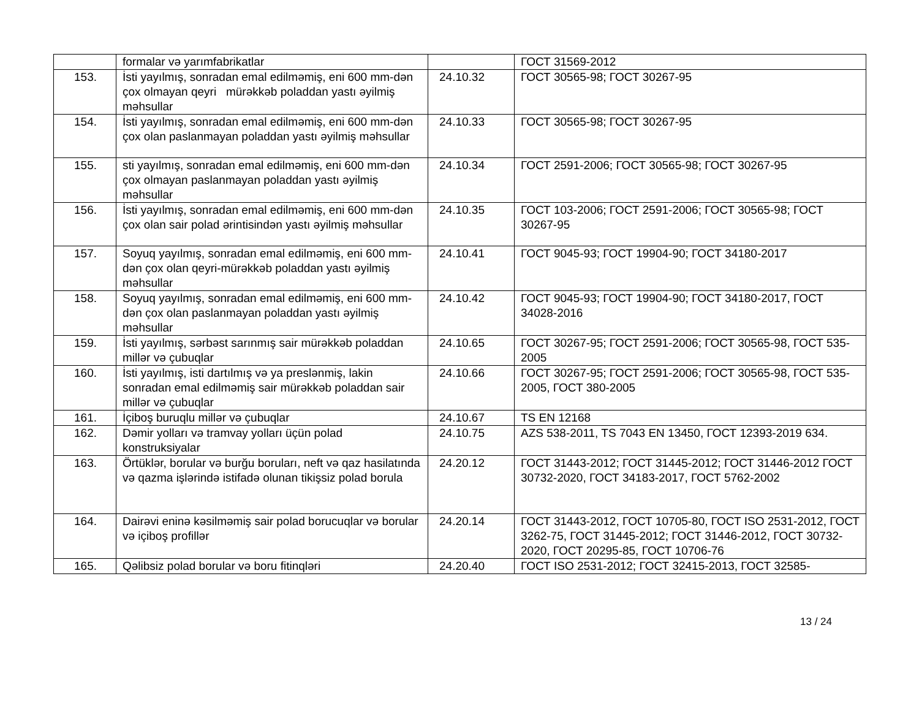| | formalar və yarımfabrikatlar | | ГОСТ 31569-2012 |
| 153. | İsti yayılmış, sonradan emal edilməmiş, eni 600 mm-dən çox olmayan qeyri mürəkkəb poladdan yastı əyilmiş məhsullar | 24.10.32 | ГОСТ 30565-98; ГОСТ 30267-95 |
| 154. | İsti yayılmış, sonradan emal edilməmiş, eni 600 mm-dən çox olan paslanmayan poladdan yastı əyilmiş məhsullar | 24.10.33 | ГОСТ 30565-98; ГОСТ 30267-95 |
| 155. | sti yayılmış, sonradan emal edilməmiş, eni 600 mm-dən çox olmayan paslanmayan poladdan yastı əyilmiş məhsullar | 24.10.34 | ГОСТ 2591-2006; ГОСТ 30565-98; ГОСТ 30267-95 |
| 156. | İsti yayılmış, sonradan emal edilməmiş, eni 600 mm-dən çox olan sair polad ərintisindən yastı əyilmiş məhsullar | 24.10.35 | ГОСТ 103-2006; ГОСТ 2591-2006; ГОСТ 30565-98; ГОСТ 30267-95 |
| 157. | Soyuq yayılmış, sonradan emal edilməmiş, eni 600 mm-dən çox olan qeyri-mürəkkəb poladdan yastı əyilmiş məhsullar | 24.10.41 | ГОСТ 9045-93; ГОСТ 19904-90; ГОСТ 34180-2017 |
| 158. | Soyuq yayılmış, sonradan emal edilməmiş, eni 600 mm-dən çox olan paslanmayan poladdan yastı əyilmiş məhsullar | 24.10.42 | ГОСТ 9045-93; ГОСТ 19904-90; ГОСТ 34180-2017, ГОСТ 34028-2016 |
| 159. | İsti yayılmış, sərbəst sarınmış sair mürəkkəb poladdan millər və çubuqlar | 24.10.65 | ГОСТ 30267-95; ГОСТ 2591-2006; ГОСТ 30565-98, ГОСТ 535-2005 |
| 160. | İsti yayılmış, isti dartılmış və ya preslənmiş, lakin sonradan emal edilməmiş sair mürəkkəb poladdan sair millər və çubuqlar | 24.10.66 | ГОСТ 30267-95; ГОСТ 2591-2006; ГОСТ 30565-98, ГОСТ 535-2005, ГОСТ 380-2005 |
| 161. | İçiboş buruqlu millər və çubuqlar | 24.10.67 | TS EN 12168 |
| 162. | Dəmir yolları və tramvay yolları üçün polad konstruksiyalar | 24.10.75 | AZS 538-2011, TS 7043 EN 13450, ГОСТ 12393-2019 634. |
| 163. | Örtüklər, borular və burğu boruları, neft və qaz hasilatında və qazma işlərində istifadə olunan tikişsiz polad borula | 24.20.12 | ГОСТ 31443-2012; ГОСТ 31445-2012; ГОСТ 31446-2012 ГОСТ 30732-2020, ГОСТ 34183-2017, ГОСТ 5762-2002 |
| 164. | Dairəvi eninə kəsilməmiş sair polad borucuqlar və borular və içiboş profillər | 24.20.14 | ГОСТ 31443-2012, ГОСТ 10705-80, ГОСТ ISO 2531-2012, ГОСТ 3262-75, ГОСТ 31445-2012; ГОСТ 31446-2012, ГОСТ 30732-2020, ГОСТ 20295-85, ГОСТ 10706-76 |
| 165. | Qəlibsiz polad borular və boru fitinqləri | 24.20.40 | ГОСТ ISO 2531-2012; ГОСТ 32415-2013, ГОСТ 32585- |
13 / 24